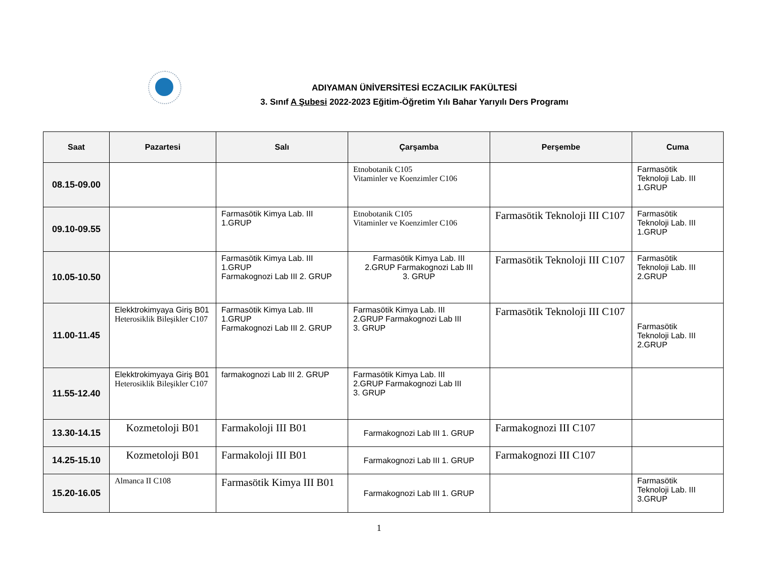ADIYAMAN ÜNİVERSİTESİ ECZACILIK FAKÜLTESİ
3. Sınıf A Şubesi 2022-2023 Eğitim-Öğretim Yılı Bahar Yarıyılı Ders Programı
| Saat | Pazartesi | Salı | Çarşamba | Perşembe | Cuma |
| --- | --- | --- | --- | --- | --- |
| 08.15-09.00 | | | Etnobotanik C105 Vitaminler ve Koenzimler C106 | | Farmasötik Teknoloji Lab. III 1.GRUP |
| 09.10-09.55 | | Farmasötik Kimya Lab. III 1.GRUP | Etnobotanik C105 Vitaminler ve Koenzimler C106 | Farmasötik Teknoloji III C107 | Farmasötik Teknoloji Lab. III 1.GRUP |
| 10.05-10.50 | | Farmasötik Kimya Lab. III 1.GRUP Farmakognozi Lab III 2. GRUP | Farmasötik Kimya Lab. III 2.GRUP Farmakognozi Lab III 3. GRUP | Farmasötik Teknoloji III C107 | Farmasötik Teknoloji Lab. III 2.GRUP |
| 11.00-11.45 | Elekktrokimyaya Giriş B01 Heterosiklik Bileşikler C107 | Farmasötik Kimya Lab. III 1.GRUP Farmakognozi Lab III 2. GRUP | Farmasötik Kimya Lab. III 2.GRUP Farmakognozi Lab III 3. GRUP | Farmasötik Teknoloji III C107 | Farmasötik Teknoloji Lab. III 2.GRUP |
| 11.55-12.40 | Elekktrokimyaya Giriş B01 Heterosiklik Bileşikler C107 | farmakognozi Lab III 2. GRUP | Farmasötik Kimya Lab. III 2.GRUP Farmakognozi Lab III 3. GRUP | | |
| 13.30-14.15 | Kozmetoloji B01 | Farmakoloji III B01 | Farmakognozi Lab III 1. GRUP | Farmakognozi III C107 | |
| 14.25-15.10 | Kozmetoloji B01 | Farmakoloji III B01 | Farmakognozi Lab III 1. GRUP | Farmakognozi III C107 | |
| 15.20-16.05 | Almanca II C108 | Farmasötik Kimya III B01 | Farmakognozi Lab III 1. GRUP | | Farmasötik Teknoloji Lab. III 3.GRUP |
1